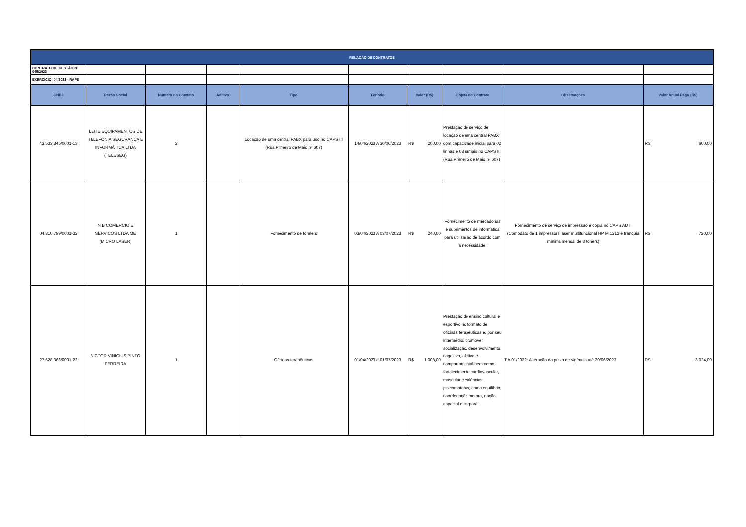| RELAÇÃO DE CONTRATOS | | | | | | | | | |
| CONTRATO DE GESTÃO Nº 045/2023 | | | | | | | | | |
| EXERCÍCIO: 04/2023 - RAPS | | | | | | | | | |
| CNPJ | Razão Social | Número do Contrato | Aditivo | Tipo | Período | Valor (R$) | Objeto do Contrato | Observações | Valor Anual Pago (R$) |
| 43.533.345/0001-13 | LEITE EQUIPAMENTOS DE TELEFONIA SEGURANÇA E INFORMÁTICA LTDA (TELESEG) | 2 | | Locação de uma central PABX para uso no CAPS III (Rua Primeiro de Maio nº 607) | 14/04/2023 A 30/06/2023 | R$ 200,00 | Prestação de serviço de locação de uma central PABX com capacidade inicial para 02 linhas e 08 ramais no CAPS III (Rua Primeiro de Maio nº 607) | | R$ 600,00 |
| 04.810.799/0001-32 | N B COMERCIO E SERVICOS LTDA ME (MICRO LASER) | 1 | | Fornecimento de tonners | 03/04/2023 A 03/07/2023 | R$ 240,00 | Fornecimento de mercadorias e suprimentos de informática para utilização de acordo com a necessidade. | Fornecimento de serviço de impressão e cópia no CAPS AD II (Comodato de 1 impressora laser multifuncional HP M 1212 e franquia mínima mensal de 3 toners) | R$ 720,00 |
| 27.628.363/0001-22 | VICTOR VINICIUS PINTO FERREIRA | 1 | | Oficinas terapêuticas | 01/04/2023 a 01/07/2023 | R$ 1.008,00 | Prestação de ensino cultural e esportivo no formato de oficinas terapêuticas e, por seu intermédio, promover socialização, desenvolvimento cognitivo, afetivo e comportamental bem como fortalecimento cardiovascular, muscular e valências pisicomotoras, como equilíbrio, coordenação motora, noção espacial e corporal. | T.A 01/2022: Alteração do prazo de vigência até 30/06/2023 | R$ 3.024,00 |